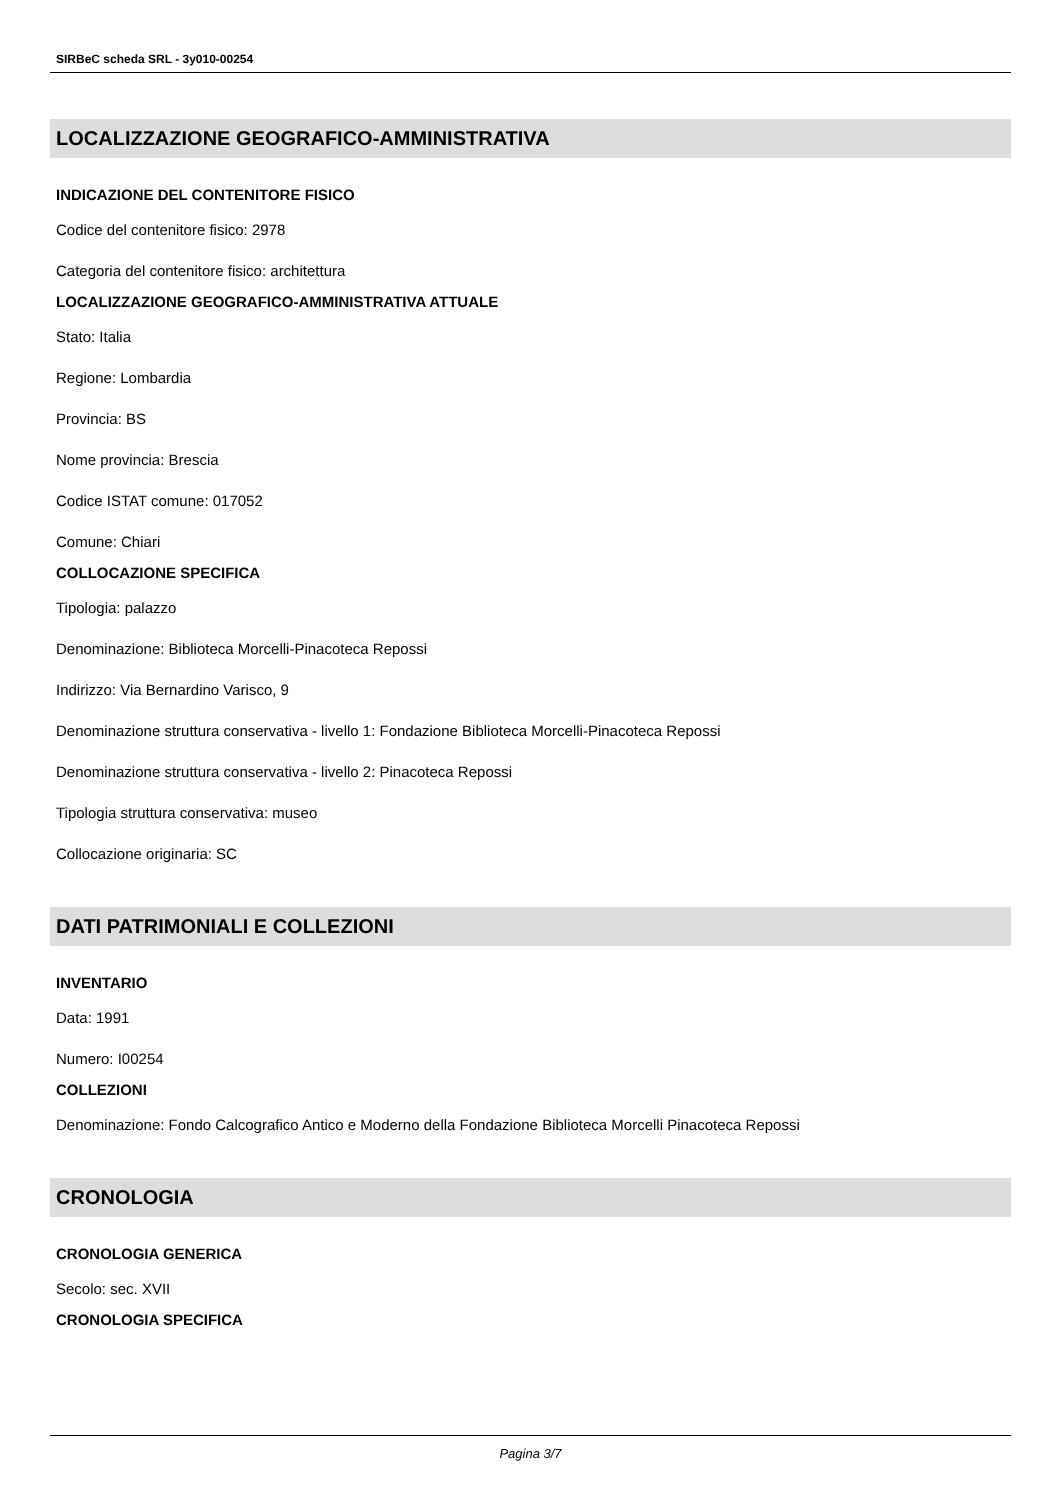SIRBeC scheda SRL - 3y010-00254
LOCALIZZAZIONE GEOGRAFICO-AMMINISTRATIVA
INDICAZIONE DEL CONTENITORE FISICO
Codice del contenitore fisico: 2978
Categoria del contenitore fisico: architettura
LOCALIZZAZIONE GEOGRAFICO-AMMINISTRATIVA ATTUALE
Stato: Italia
Regione: Lombardia
Provincia: BS
Nome provincia: Brescia
Codice ISTAT comune: 017052
Comune: Chiari
COLLOCAZIONE SPECIFICA
Tipologia: palazzo
Denominazione: Biblioteca Morcelli-Pinacoteca Repossi
Indirizzo: Via Bernardino Varisco, 9
Denominazione struttura conservativa - livello 1: Fondazione Biblioteca Morcelli-Pinacoteca Repossi
Denominazione struttura conservativa - livello 2: Pinacoteca Repossi
Tipologia struttura conservativa: museo
Collocazione originaria: SC
DATI PATRIMONIALI E COLLEZIONI
INVENTARIO
Data: 1991
Numero: I00254
COLLEZIONI
Denominazione: Fondo Calcografico Antico e Moderno della Fondazione Biblioteca Morcelli Pinacoteca Repossi
CRONOLOGIA
CRONOLOGIA GENERICA
Secolo: sec. XVII
CRONOLOGIA SPECIFICA
Pagina 3/7